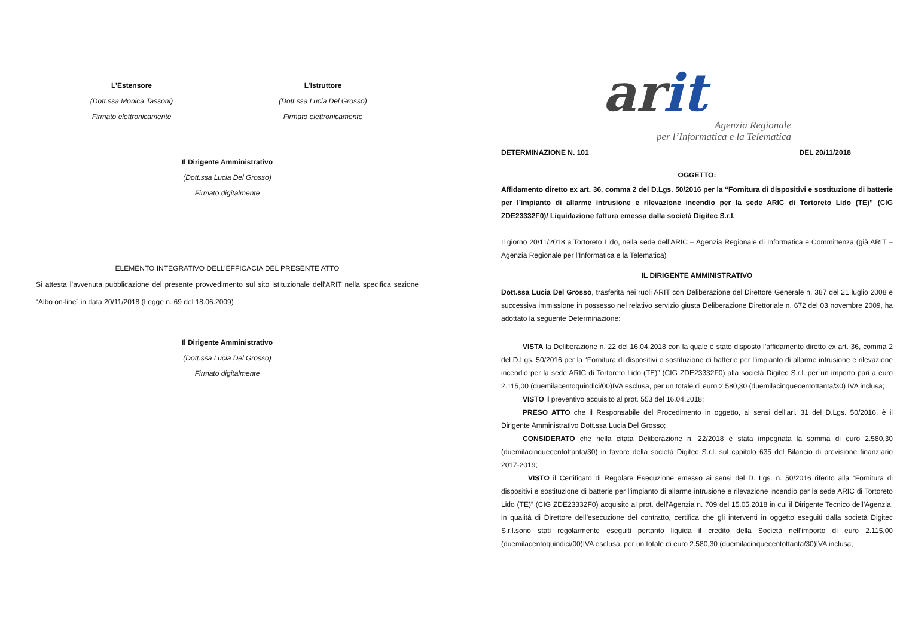L’Estensore
(Dott.ssa Monica Tassoni)
Firmato elettronicamente
L’Istruttore
(Dott.ssa Lucia Del Grosso)
Firmato elettronicamente
Il Dirigente Amministrativo
(Dott.ssa Lucia Del Grosso)
Firmato digitalmente
ELEMENTO INTEGRATIVO DELL’EFFICACIA DEL PRESENTE ATTO
Si attesta l’avvenuta pubblicazione del presente provvedimento sul sito istituzionale dell’ARIT nella specifica sezione “Albo on-line” in data 20/11/2018 (Legge n. 69 del 18.06.2009)
Il Dirigente Amministrativo
(Dott.ssa Lucia Del Grosso)
Firmato digitalmente
arit
Agenzia Regionale
per l’Informatica e la Telematica
DETERMINAZIONE N. 101 DEL 20/11/2018
OGGETTO:
Affidamento diretto ex art. 36, comma 2 del D.Lgs. 50/2016 per la “Fornitura di dispositivi e sostituzione di batterie per l’impianto di allarme intrusione e rilevazione incendio per la sede ARIC di Tortoreto Lido (TE)” (CIG ZDE23332F0)/ Liquidazione fattura emessa dalla società Digitec S.r.l.
Il giorno 20/11/2018 a Tortoreto Lido, nella sede dell’ARIC – Agenzia Regionale di Informatica e Committenza (già ARIT – Agenzia Regionale per l’Informatica e la Telematica)
IL DIRIGENTE AMMINISTRATIVO
Dott.ssa Lucia Del Grosso, trasferita nei ruoli ARIT con Deliberazione del Direttore Generale n. 387 del 21 luglio 2008 e successiva immissione in possesso nel relativo servizio giusta Deliberazione Direttoriale n. 672 del 03 novembre 2009, ha adottato la seguente Determinazione:
VISTA la Deliberazione n. 22 del 16.04.2018 con la quale è stato disposto l’affidamento diretto ex art. 36, comma 2 del D.Lgs. 50/2016 per la “Fornitura di dispositivi e sostituzione di batterie per l’impianto di allarme intrusione e rilevazione incendio per la sede ARIC di Tortoreto Lido (TE)” (CIG ZDE23332F0) alla società Digitec S.r.l. per un importo pari a euro 2.115,00 (duemilacentoquindici/00)IVA esclusa, per un totale di euro 2.580,30 (duemilacinquecentottanta/30) IVA inclusa;
VISTO il preventivo acquisito al prot. 553 del 16.04.2018;
PRESO ATTO che il Responsabile del Procedimento in oggetto, ai sensi dell'ari. 31 del D.Lgs. 50/2016, è il Dirigente Amministrativo Dott.ssa Lucia Del Grosso;
CONSIDERATO che nella citata Deliberazione n. 22/2018 è stata impegnata la somma di euro 2.580,30 (duemilacinquecentottanta/30) in favore della società Digitec S.r.l. sul capitolo 635 del Bilancio di previsione finanziario 2017-2019;
VISTO il Certificato di Regolare Esecuzione emesso ai sensi del D. Lgs. n. 50/2016 riferito alla “Fornitura di dispositivi e sostituzione di batterie per l’impianto di allarme intrusione e rilevazione incendio per la sede ARIC di Tortoreto Lido (TE)” (CIG ZDE23332F0) acquisito al prot. dell’Agenzia n. 709 del 15.05.2018 in cui il Dirigente Tecnico dell’Agenzia, in qualità di Direttore dell’esecuzione del contratto, certifica che gli interventi in oggetto eseguiti dalla società Digitec S.r.l.sono stati regolarmente eseguiti pertanto liquida il credito della Società nell’importo di euro 2.115,00 (duemilacentoquindici/00)IVA esclusa, per un totale di euro 2.580,30 (duemilacinquecentottanta/30)IVA inclusa;